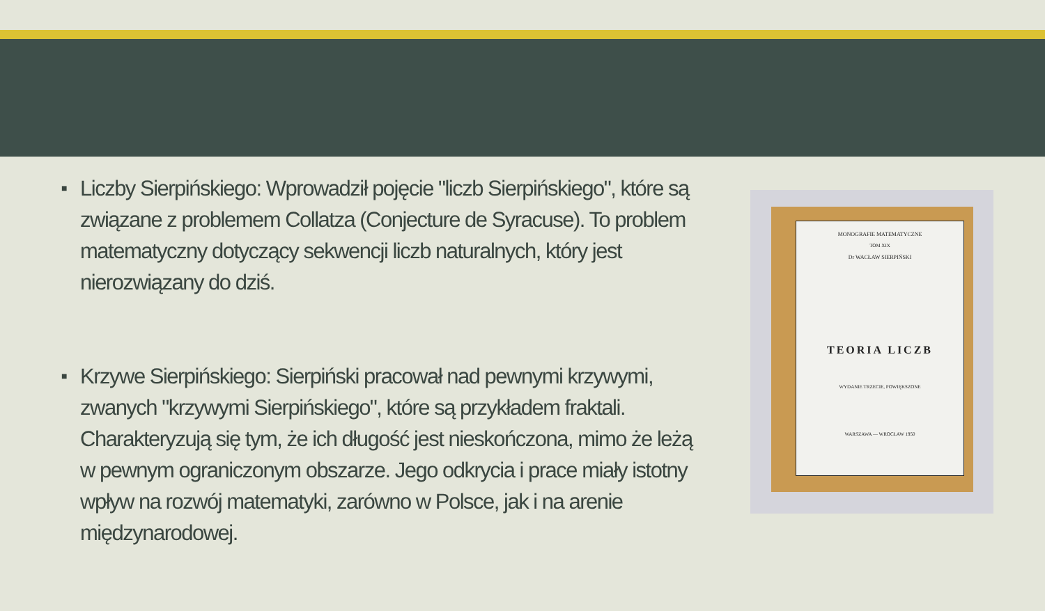■ Liczby Sierpińskiego: Wprowadził pojęcie "liczb Sierpińskiego", które są związane z problemem Collatza (Conjecture de Syracuse). To problem matematyczny dotyczący sekwencji liczb naturalnych, który jest nierozwiązany do dziś.
■ Krzywe Sierpińskiego: Sierpiński pracował nad pewnymi krzywymi, zwanych "krzywymi Sierpińskiego", które są przykładem fraktali. Charakteryzują się tym, że ich długość jest nieskończona, mimo że leżą w pewnym ograniczonym obszarze. Jego odkrycia i prace miały istotny wpływ na rozwój matematyki, zarówno w Polsce, jak i na arenie międzynarodowej.
MONOGRAFIE MATEMATYCZNE
TOM XIX
Dr WACŁAW SIERPIŃSKI
TEORIA LICZB
WYDANIE TRZECIE, POWIĘKSZONE
WARSZAWA — WROCŁAW 1950